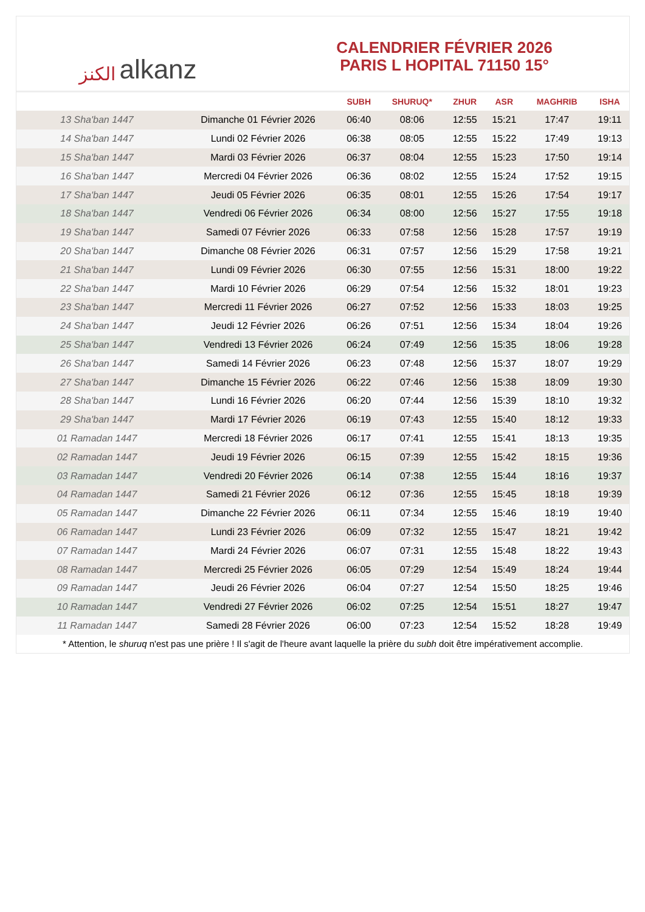الكنز alkanz
CALENDRIER FÉVRIER 2026
PARIS L HOPITAL 71150 15°
| | | SUBH | SHURUQ* | ZHUR | ASR | MAGHRIB | ISHA |
| --- | --- | --- | --- | --- | --- | --- | --- |
| 13 Sha'ban 1447 | Dimanche 01 Février 2026 | 06:40 | 08:06 | 12:55 | 15:21 | 17:47 | 19:11 |
| 14 Sha'ban 1447 | Lundi 02 Février 2026 | 06:38 | 08:05 | 12:55 | 15:22 | 17:49 | 19:13 |
| 15 Sha'ban 1447 | Mardi 03 Février 2026 | 06:37 | 08:04 | 12:55 | 15:23 | 17:50 | 19:14 |
| 16 Sha'ban 1447 | Mercredi 04 Février 2026 | 06:36 | 08:02 | 12:55 | 15:24 | 17:52 | 19:15 |
| 17 Sha'ban 1447 | Jeudi 05 Février 2026 | 06:35 | 08:01 | 12:55 | 15:26 | 17:54 | 19:17 |
| 18 Sha'ban 1447 | Vendredi 06 Février 2026 | 06:34 | 08:00 | 12:56 | 15:27 | 17:55 | 19:18 |
| 19 Sha'ban 1447 | Samedi 07 Février 2026 | 06:33 | 07:58 | 12:56 | 15:28 | 17:57 | 19:19 |
| 20 Sha'ban 1447 | Dimanche 08 Février 2026 | 06:31 | 07:57 | 12:56 | 15:29 | 17:58 | 19:21 |
| 21 Sha'ban 1447 | Lundi 09 Février 2026 | 06:30 | 07:55 | 12:56 | 15:31 | 18:00 | 19:22 |
| 22 Sha'ban 1447 | Mardi 10 Février 2026 | 06:29 | 07:54 | 12:56 | 15:32 | 18:01 | 19:23 |
| 23 Sha'ban 1447 | Mercredi 11 Février 2026 | 06:27 | 07:52 | 12:56 | 15:33 | 18:03 | 19:25 |
| 24 Sha'ban 1447 | Jeudi 12 Février 2026 | 06:26 | 07:51 | 12:56 | 15:34 | 18:04 | 19:26 |
| 25 Sha'ban 1447 | Vendredi 13 Février 2026 | 06:24 | 07:49 | 12:56 | 15:35 | 18:06 | 19:28 |
| 26 Sha'ban 1447 | Samedi 14 Février 2026 | 06:23 | 07:48 | 12:56 | 15:37 | 18:07 | 19:29 |
| 27 Sha'ban 1447 | Dimanche 15 Février 2026 | 06:22 | 07:46 | 12:56 | 15:38 | 18:09 | 19:30 |
| 28 Sha'ban 1447 | Lundi 16 Février 2026 | 06:20 | 07:44 | 12:56 | 15:39 | 18:10 | 19:32 |
| 29 Sha'ban 1447 | Mardi 17 Février 2026 | 06:19 | 07:43 | 12:55 | 15:40 | 18:12 | 19:33 |
| 01 Ramadan 1447 | Mercredi 18 Février 2026 | 06:17 | 07:41 | 12:55 | 15:41 | 18:13 | 19:35 |
| 02 Ramadan 1447 | Jeudi 19 Février 2026 | 06:15 | 07:39 | 12:55 | 15:42 | 18:15 | 19:36 |
| 03 Ramadan 1447 | Vendredi 20 Février 2026 | 06:14 | 07:38 | 12:55 | 15:44 | 18:16 | 19:37 |
| 04 Ramadan 1447 | Samedi 21 Février 2026 | 06:12 | 07:36 | 12:55 | 15:45 | 18:18 | 19:39 |
| 05 Ramadan 1447 | Dimanche 22 Février 2026 | 06:11 | 07:34 | 12:55 | 15:46 | 18:19 | 19:40 |
| 06 Ramadan 1447 | Lundi 23 Février 2026 | 06:09 | 07:32 | 12:55 | 15:47 | 18:21 | 19:42 |
| 07 Ramadan 1447 | Mardi 24 Février 2026 | 06:07 | 07:31 | 12:55 | 15:48 | 18:22 | 19:43 |
| 08 Ramadan 1447 | Mercredi 25 Février 2026 | 06:05 | 07:29 | 12:54 | 15:49 | 18:24 | 19:44 |
| 09 Ramadan 1447 | Jeudi 26 Février 2026 | 06:04 | 07:27 | 12:54 | 15:50 | 18:25 | 19:46 |
| 10 Ramadan 1447 | Vendredi 27 Février 2026 | 06:02 | 07:25 | 12:54 | 15:51 | 18:27 | 19:47 |
| 11 Ramadan 1447 | Samedi 28 Février 2026 | 06:00 | 07:23 | 12:54 | 15:52 | 18:28 | 19:49 |
* Attention, le shuruq n'est pas une prière ! Il s'agit de l'heure avant laquelle la prière du subh doit être impérativement accomplie.